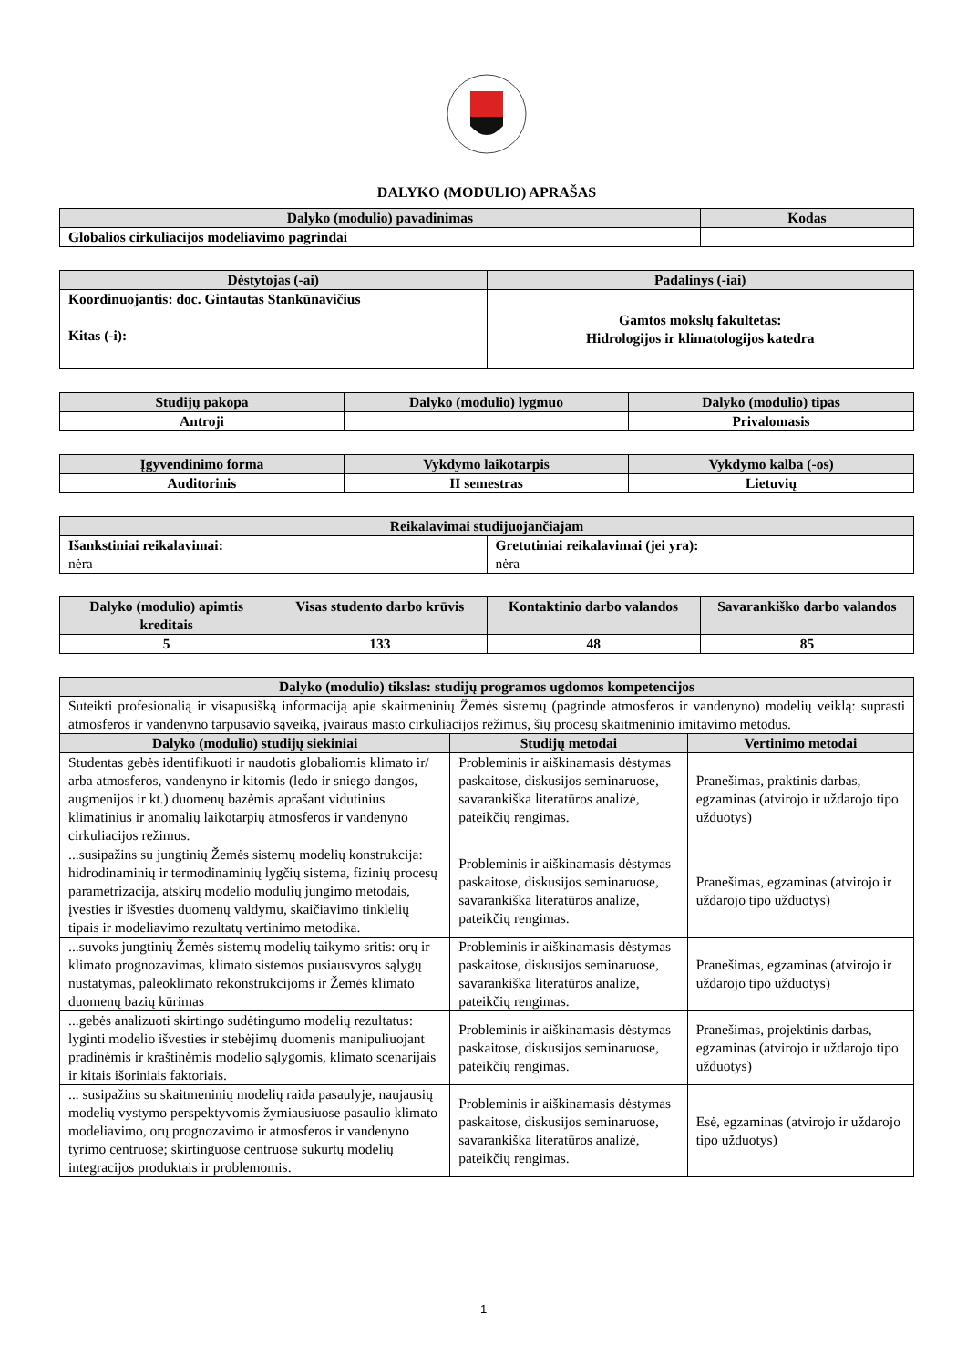DALYKO (MODULIO) APRAŠAS
| Dalyko (modulio) pavadinimas | Kodas |
| --- | --- |
| Globalios cirkuliacijos modeliavimo pagrindai | |
| Dėstytojas (-ai) | Padalinys (-iai) |
| --- | --- |
| Koordinuojantis: doc. Gintautas Stankūnavičius Kitas (-i): | Gamtos mokslų fakultetas: Hidrologijos ir klimatologijos katedra |
| Studijų pakopa | Dalyko (modulio) lygmuo | Dalyko (modulio) tipas |
| --- | --- | --- |
| Antroji | | Privalomasis |
| Įgyvendinimo forma | Vykdymo laikotarpis | Vykdymo kalba (-os) |
| --- | --- | --- |
| Auditorinis | II semestras | Lietuvių |
| Reikalavimai studijuojančiajam | |
| --- | --- |
| Išankstiniai reikalavimai: nėra | Gretutiniai reikalavimai (jei yra): nėra |
| Dalyko (modulio) apimtis kreditais | Visas studento darbo krūvis | Kontaktinio darbo valandos | Savarankiško darbo valandos |
| --- | --- | --- | --- |
| 5 | 133 | 48 | 85 |
| Dalyko (modulio) tikslas: studijų programos ugdomos kompetencijos | | |
| --- | --- | --- |
| Suteikti profesionalią ir visapusišką informaciją apie skaitmeninių Žemės sistemų (pagrinde atmosferos ir vandenyno) modelių veiklą: suprasti atmosferos ir vandenyno tarpusavio sąveiką, įvairaus masto cirkuliacijos režimus, šių procesų skaitmeninio imitavimo metodus. | | |
| Dalyko (modulio) studijų siekiniai | Studijų metodai | Vertinimo metodai |
| Studentas gebės identifikuoti ir naudotis globaliomis klimato ir/ arba atmosferos, vandenyno ir kitomis (ledo ir sniego dangos, augmenijos ir kt.) duomenų bazėmis aprašant vidutinius klimatinius ir anomalių laikotarpių atmosferos ir vandenyno cirkuliacijos režimus. | Probleminis ir aiškinamasis dėstymas paskaitose, diskusijos seminaruose, savarankiška literatūros analizė, pateikčių rengimas. | Pranešimas, praktinis darbas, egzaminas (atvirojo ir uždarojo tipo užduotys) |
| ...susipažins su jungtinių Žemės sistemų modelių konstrukcija: hidrodinaminių ir termodinaminių lygčių sistema, fizinių procesų parametrizacija, atskirų modelio modulių jungimo metodais, įvesties ir išvesties duomenų valdymu, skaičiavimo tinklelių tipais ir modeliavimo rezultatų vertinimo metodika. | Probleminis ir aiškinamasis dėstymas paskaitose, diskusijos seminaruose, savarankiška literatūros analizė, pateikčių rengimas. | Pranešimas, egzaminas (atvirojo ir uždarojo tipo užduotys) |
| ...suvoks jungtinių Žemės sistemų modelių taikymo sritis: orų ir klimato prognozavimas, klimato sistemos pusiausvyros sąlygų nustatymas, paleoklimato rekonstrukcijoms ir Žemės klimato duomenų bazių kūrimas | Probleminis ir aiškinamasis dėstymas paskaitose, diskusijos seminaruose, savarankiška literatūros analizė, pateikčių rengimas. | Pranešimas, egzaminas (atvirojo ir uždarojo tipo užduotys) |
| ...gebės analizuoti skirtingo sudėtingumo modelių rezultatus: lyginti modelio išvesties ir stebėjimų duomenis manipuliuojant pradinėmis ir kraštinėmis modelio sąlygomis, klimato scenarijais ir kitais išoriniais faktoriais. | Probleminis ir aiškinamasis dėstymas paskaitose, diskusijos seminaruose, pateikčių rengimas. | Pranešimas, projektinis darbas, egzaminas (atvirojo ir uždarojo tipo užduotys) |
| ... susipažins su skaitmeninių modelių raida pasaulyje, naujausių modelių vystymo perspektyvomis žymiausiuose pasaulio klimato modeliavimo, orų prognozavimo ir atmosferos ir vandenyno tyrimo centruose; skirtinguose centruose sukurtų modelių integracijos produktais ir problemomis. | Probleminis ir aiškinamasis dėstymas paskaitose, diskusijos seminaruose, savarankiška literatūros analizė, pateikčių rengimas. | Esė, egzaminas (atvirojo ir uždarojo tipo užduotys) |
1